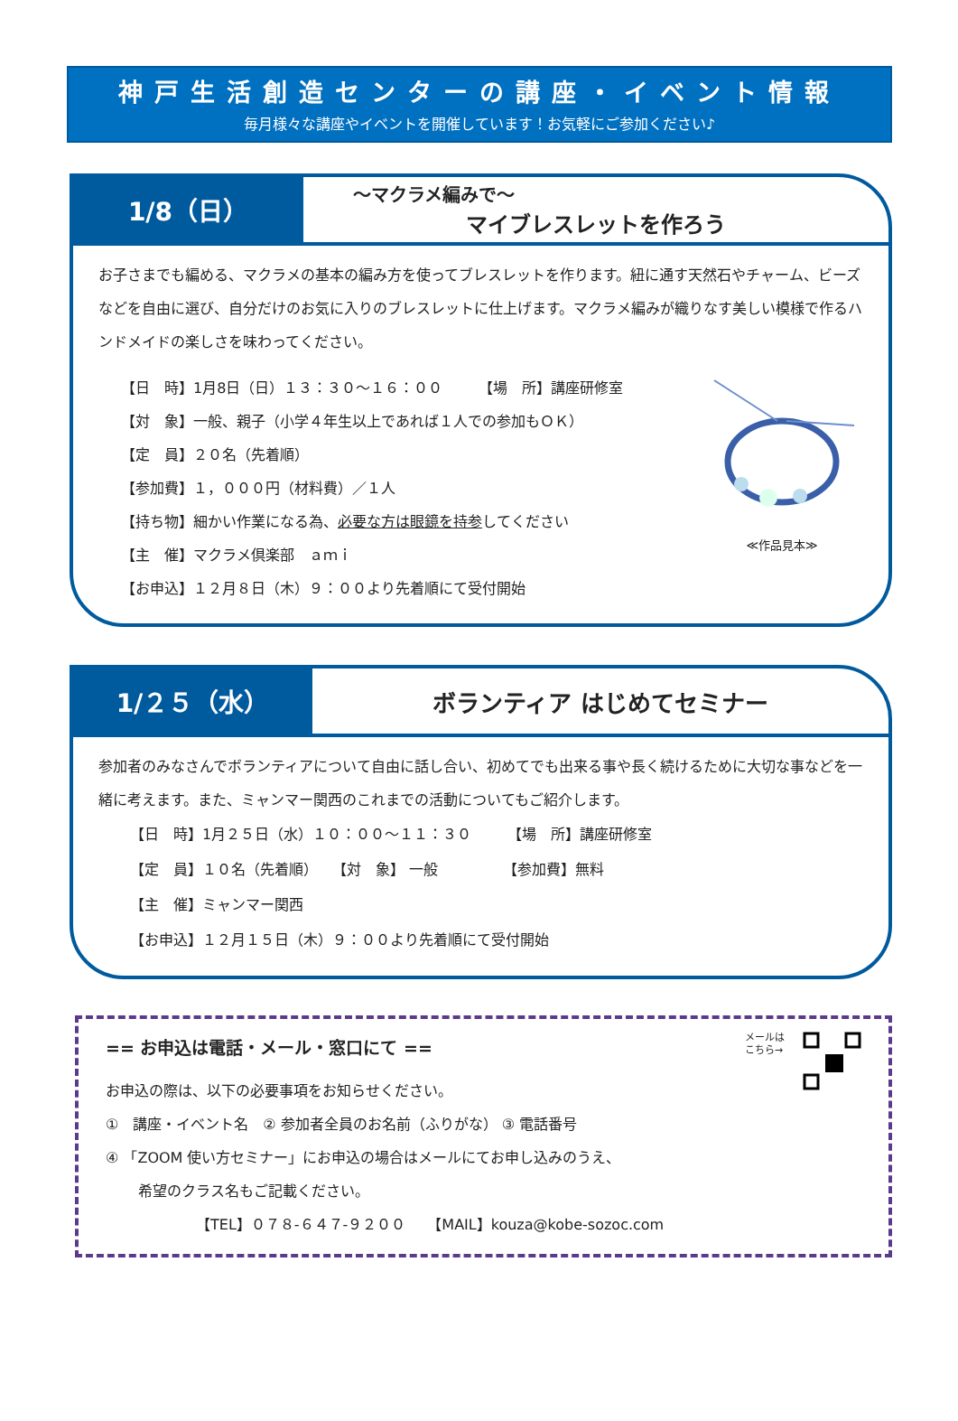神戸生活創造センターの講座・イベント情報
毎月様々な講座やイベントを開催しています！お気軽にご参加ください♪
1/8（日）
～マクラメ編みで～
マイブレスレットを作ろう
お子さまでも編める、マクラメの基本の編み方を使ってブレスレットを作ります。紐に通す天然石やチャーム、ビーズなどを自由に選び、自分だけのお気に入りのブレスレットに仕上げます。マクラメ編みが織りなす美しい模様で作るハンドメイドの楽しさを味わってください。
【日　時】1月8日（日）１３：３０～１６：００　　　【場　所】講座研修室
【対　象】一般、親子（小学４年生以上であれば１人での参加もＯＫ）
【定　員】２０名（先着順）
【参加費】１，０００円（材料費）／１人
【持ち物】細かい作業になる為、必要な方は眼鏡を持参してください
【主　催】マクラメ倶楽部　ａｍｉ
【お申込】１２月８日（木）９：００より先着順にて受付開始
≪作品見本≫
1/２５（水）
ボランティア はじめてセミナー
参加者のみなさんでボランティアについて自由に話し合い、初めてでも出来る事や長く続けるために大切な事などを一緒に考えます。また、ミャンマー関西のこれまでの活動についてもご紹介します。
【日　時】1月２５日（水）１０：００～１１：３０　　　【場　所】講座研修室
【定　員】１０名（先着順）　　【対　象】 一般　　　　　【参加費】無料
【主　催】ミャンマー関西
【お申込】１２月１５日（木）９：００より先着順にて受付開始
== お申込は電話・メール・窓口にて ==
お申込の際は、以下の必要事項をお知らせください。
メールは
こちら→
①　講座・イベント名　② 参加者全員のお名前（ふりがな） ③ 電話番号
④ 「ZOOM 使い方セミナー」にお申込の場合はメールにてお申し込みのうえ、
希望のクラス名もご記載ください。
【TEL】０７８-６４７-９２００　　【MAIL】kouza@kobe-sozoc.com